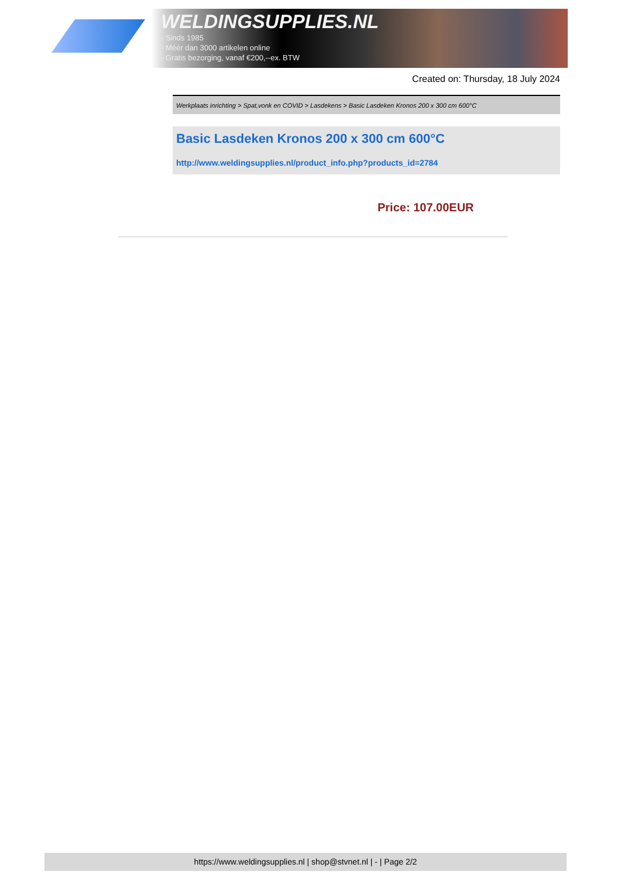WELDINGSUPPLIES.NL
- Sinds 1985
- Méér dan 3000 artikelen online
- Gratis bezorging, vanaf €200,--ex. BTW
Created on: Thursday, 18 July 2024
Werkplaats inrichting > Spat,vonk en COVID > Lasdekens > Basic Lasdeken Kronos 200 x 300 cm 600°C
Basic Lasdeken Kronos 200 x 300 cm 600°C
http://www.weldingsupplies.nl/product_info.php?products_id=2784
Price: 107.00EUR
https://www.weldingsupplies.nl | shop@stvnet.nl | - | Page 2/2